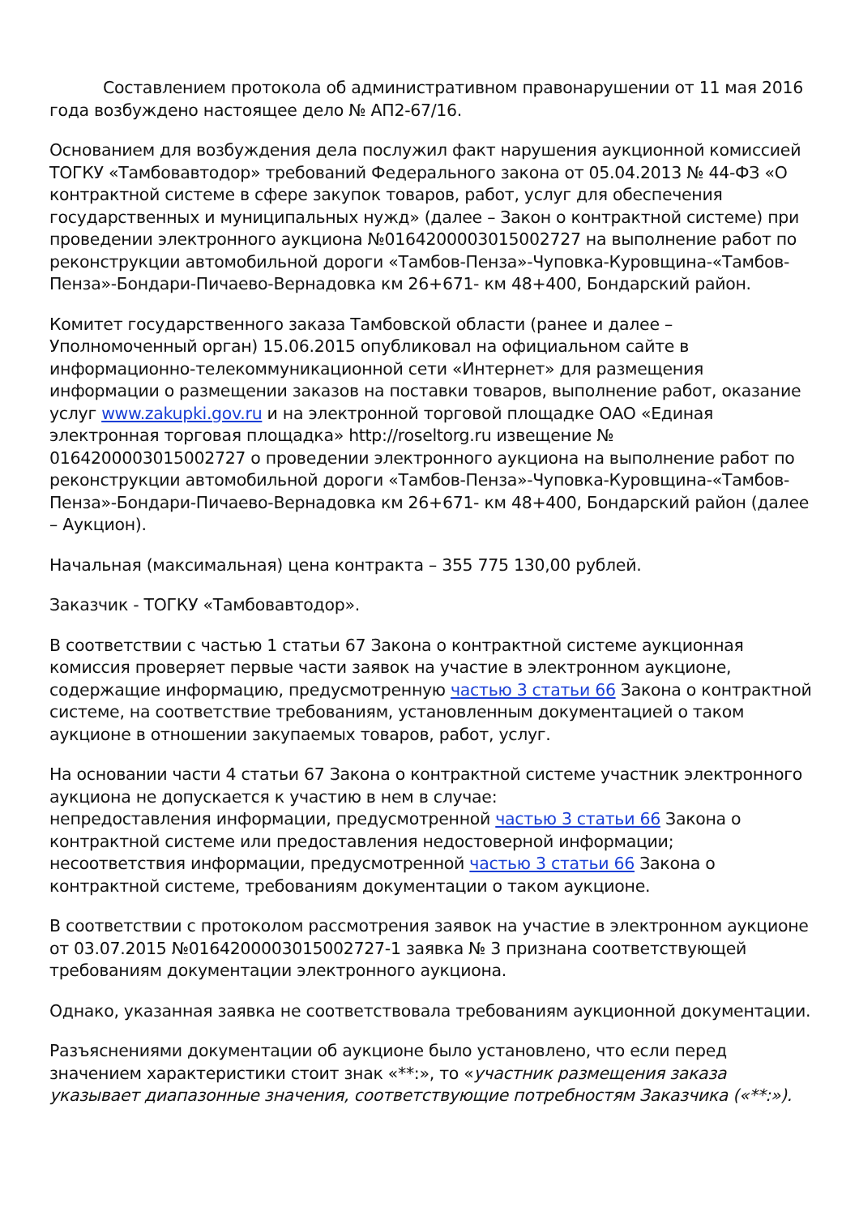Составлением протокола об административном правонарушении от 11 мая 2016 года возбуждено настоящее дело № АП2-67/16.
Основанием для возбуждения дела послужил факт нарушения аукционной комиссией ТОГКУ «Тамбовавтодор» требований Федерального закона от 05.04.2013 № 44-ФЗ «О контрактной системе в сфере закупок товаров, работ, услуг для обеспечения государственных и муниципальных нужд» (далее – Закон о контрактной системе) при проведении электронного аукциона №0164200003015002727 на выполнение работ по реконструкции автомобильной дороги «Тамбов-Пенза»-Чуповка-Куровщина-«Тамбов-Пенза»-Бондари-Пичаево-Вернадовка км 26+671- км 48+400, Бондарский район.
Комитет государственного заказа Тамбовской области (ранее и далее – Уполномоченный орган) 15.06.2015 опубликовал на официальном сайте в информационно-телекоммуникационной сети «Интернет» для размещения информации о размещении заказов на поставки товаров, выполнение работ, оказание услуг www.zakupki.gov.ru и на электронной торговой площадке ОАО «Единая электронная торговая площадка» http://roseltorg.ru извещение № 0164200003015002727 о проведении электронного аукциона на выполнение работ по реконструкции автомобильной дороги «Тамбов-Пенза»-Чуповка-Куровщина-«Тамбов-Пенза»-Бондари-Пичаево-Вернадовка км 26+671- км 48+400, Бондарский район (далее – Аукцион).
Начальная (максимальная) цена контракта – 355 775 130,00 рублей.
Заказчик - ТОГКУ «Тамбовавтодор».
В соответствии с частью 1 статьи 67 Закона о контрактной системе аукционная комиссия проверяет первые части заявок на участие в электронном аукционе, содержащие информацию, предусмотренную частью 3 статьи 66 Закона о контрактной системе, на соответствие требованиям, установленным документацией о таком аукционе в отношении закупаемых товаров, работ, услуг.
На основании части 4 статьи 67 Закона о контрактной системе участник электронного аукциона не допускается к участию в нем в случае:
непредоставления информации, предусмотренной частью 3 статьи 66 Закона о контрактной системе или предоставления недостоверной информации;
несоответствия информации, предусмотренной частью 3 статьи 66 Закона о контрактной системе, требованиям документации о таком аукционе.
В соответствии с протоколом рассмотрения заявок на участие в электронном аукционе от 03.07.2015 №0164200003015002727-1 заявка № 3 признана соответствующей требованиям документации электронного аукциона.
Однако, указанная заявка не соответствовала требованиям аукционной документации.
Разъяснениями документации об аукционе было установлено, что если перед значением характеристики стоит знак «**:», то «участник размещения заказа указывает диапазонные значения, соответствующие потребностям Заказчика («**:»).